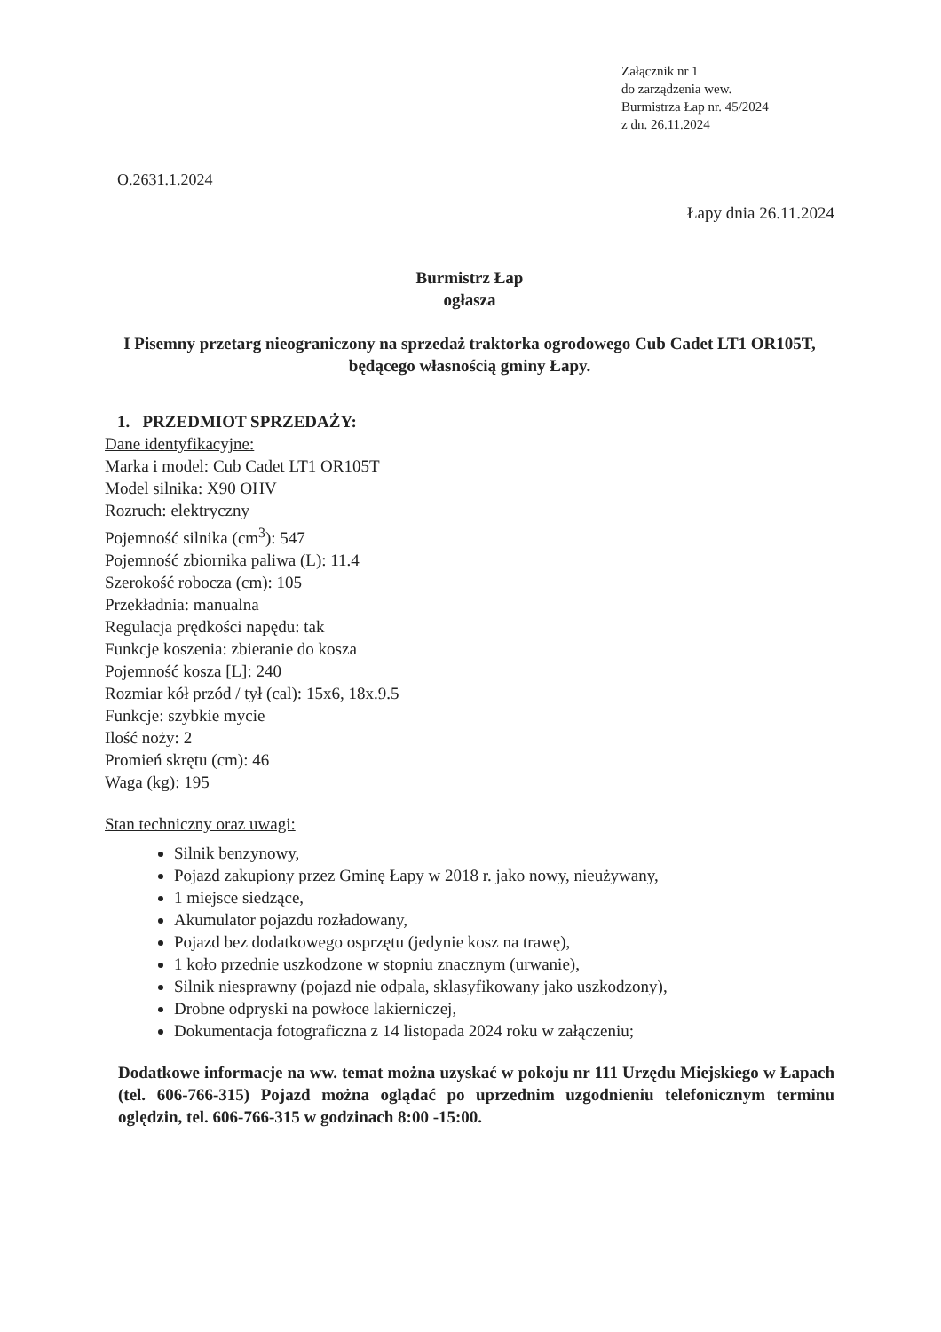Załącznik nr 1
do zarządzenia wew.
Burmistrza Łap nr. 45/2024
z dn. 26.11.2024
O.2631.1.2024
Łapy dnia 26.11.2024
Burmistrz Łap
ogłasza
I Pisemny przetarg nieograniczony na sprzedaż traktorka ogrodowego Cub Cadet LT1 OR105T, będącego własnością gminy Łapy.
1. PRZEDMIOT SPRZEDAŻY:
Dane identyfikacyjne:
Marka i model: Cub Cadet LT1 OR105T
Model silnika: X90 OHV
Rozruch: elektryczny
Pojemność silnika (cm<sup>3</sup>): 547
Pojemność zbiornika paliwa (L): 11.4
Szerokość robocza (cm): 105
Przekładnia: manualna
Regulacja prędkości napędu: tak
Funkcje koszenia: zbieranie do kosza
Pojemność kosza [L]: 240
Rozmiar kół przód / tył (cal): 15x6, 18x.9.5
Funkcje: szybkie mycie
Ilość noży: 2
Promień skrętu (cm): 46
Waga (kg): 195
Stan techniczny oraz uwagi:
Silnik benzynowy,
Pojazd zakupiony przez Gminę Łapy w 2018 r. jako nowy, nieużywany,
1 miejsce siedzące,
Akumulator pojazdu rozładowany,
Pojazd bez dodatkowego osprzętu (jedynie kosz na trawę),
1 koło przednie uszkodzone w stopniu znacznym (urwanie),
Silnik niesprawny (pojazd nie odpala, sklasyfikowany jako uszkodzony),
Drobne odpryski na powłoce lakierniczej,
Dokumentacja fotograficzna z 14 listopada 2024 roku w załączeniu;
Dodatkowe informacje na ww. temat można uzyskać w pokoju nr 111 Urzędu Miejskiego w Łapach (tel. 606-766-315) Pojazd można oglądać po uprzednim uzgodnieniu telefonicznym terminu oględzin, tel. 606-766-315 w godzinach 8:00 -15:00.